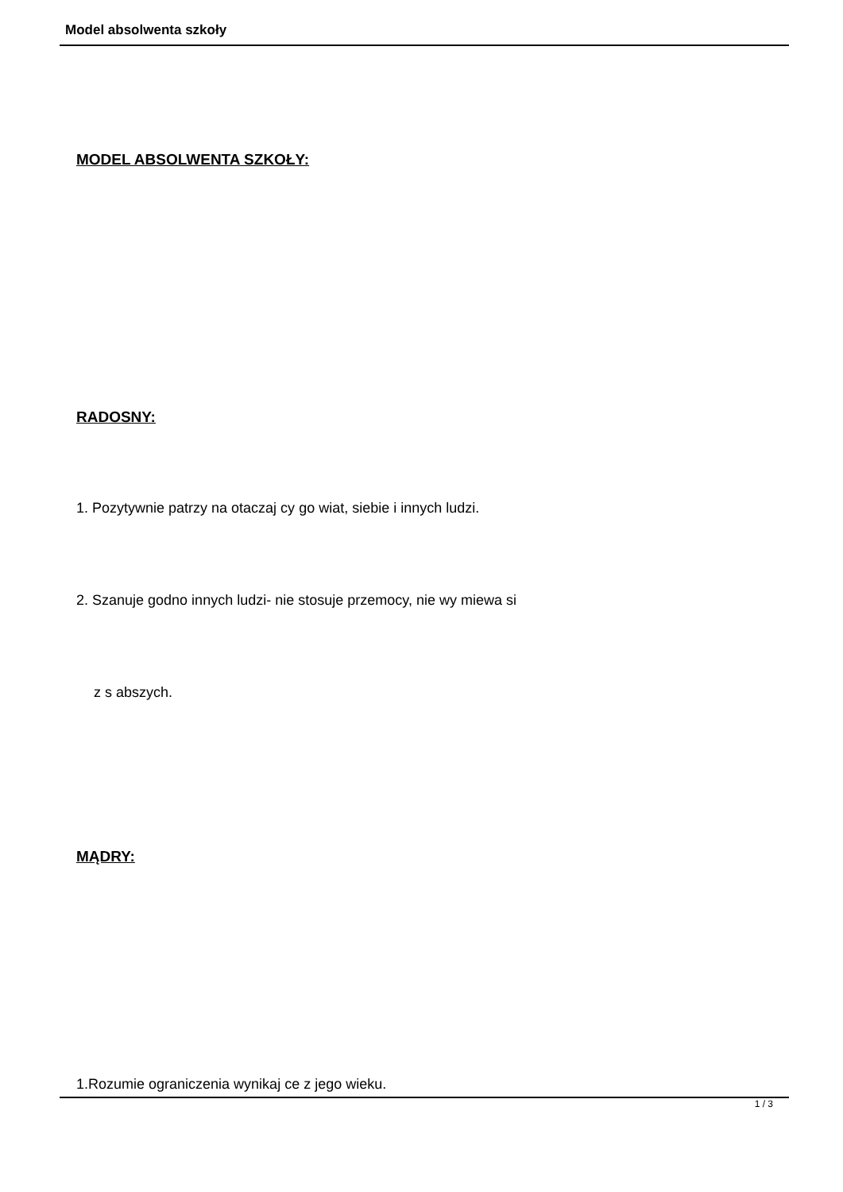Model absolwenta szkoły
MODEL ABSOLWENTA SZKOŁY:
RADOSNY:
1. Pozytywnie patrzy na otaczaj cy go wiat, siebie i innych ludzi.
2. Szanuje godno innych ludzi- nie stosuje przemocy, nie wy miewa si
z s abszych.
MĄDRY:
1.Rozumie ograniczenia wynikaj ce z jego wieku.
1 / 3